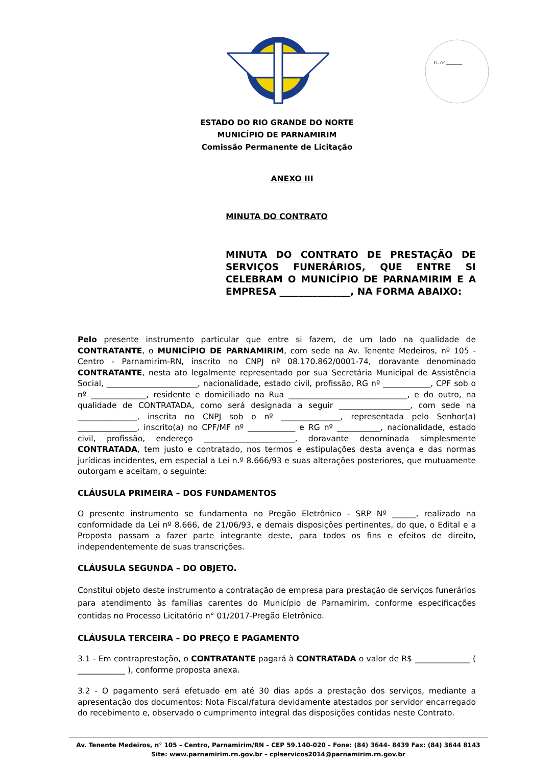Fl. nº ________
ESTADO DO RIO GRANDE DO NORTE
MUNICÍPIO DE PARNAMIRIM
Comissão Permanente de Licitação
ANEXO III
MINUTA DO CONTRATO
MINUTA DO CONTRATO DE PRESTAÇÃO DE SERVIÇOS FUNERÁRIOS, QUE ENTRE SI CELEBRAM O MUNICÍPIO DE PARNAMIRIM E A EMPRESA _______________, NA FORMA ABAIXO:
Pelo presente instrumento particular que entre si fazem, de um lado na qualidade de CONTRATANTE, o MUNICÍPIO DE PARNAMIRIM, com sede na Av. Tenente Medeiros, nº 105 - Centro - Parnamirim-RN, inscrito no CNPJ nº 08.170.862/0001-74, doravante denominado CONTRATANTE, nesta ato legalmente representado por sua Secretária Municipal de Assistência Social, _______________________, nacionalidade, estado civil, profissão, RG nº ____________, CPF sob o nº ______________, residente e domiciliado na Rua ______________________________, e do outro, na qualidade de CONTRATADA, como será designada a seguir __________________, com sede na _______________, inscrita no CNPJ sob o nº _______________, representada pelo Senhor(a) _______________, inscrito(a) no CPF/MF nº ____________ e RG nº ___________, nacionalidade, estado civil, profissão, endereço _______________________, doravante denominada simplesmente CONTRATADA, tem justo e contratado, nos termos e estipulações desta avença e das normas jurídicas incidentes, em especial a Lei n.º 8.666/93 e suas alterações posteriores, que mutuamente outorgam e aceitam, o seguinte:
CLÁUSULA PRIMEIRA – DOS FUNDAMENTOS
O presente instrumento se fundamenta no Pregão Eletrônico - SRP Nº ______, realizado na conformidade da Lei nº 8.666, de 21/06/93, e demais disposições pertinentes, do que, o Edital e a Proposta passam a fazer parte integrante deste, para todos os fins e efeitos de direito, independentemente de suas transcrições.
CLÁUSULA SEGUNDA – DO OBJETO.
Constitui objeto deste instrumento a contratação de empresa para prestação de serviços funerários para atendimento às famílias carentes do Município de Parnamirim, conforme especificações contidas no Processo Licitatório n° 01/2017-Pregão Eletrônico.
CLÁUSULA TERCEIRA – DO PREÇO E PAGAMENTO
3.1 - Em contraprestação, o CONTRATANTE pagará à CONTRATADA o valor de R$ ______________ ( ____________ ), conforme proposta anexa.
3.2 - O pagamento será efetuado em até 30 dias após a prestação dos serviços, mediante a apresentação dos documentos: Nota Fiscal/fatura devidamente atestados por servidor encarregado do recebimento e, observado o cumprimento integral das disposições contidas neste Contrato.
Av. Tenente Medeiros, n° 105 – Centro, Parnamirim/RN – CEP 59.140-020 – Fone: (84) 3644- 8439 Fax: (84) 3644 8143
Site: www.parnamirim.rn.gov.br – cplservicos2014@parnamirim.rn.gov.br